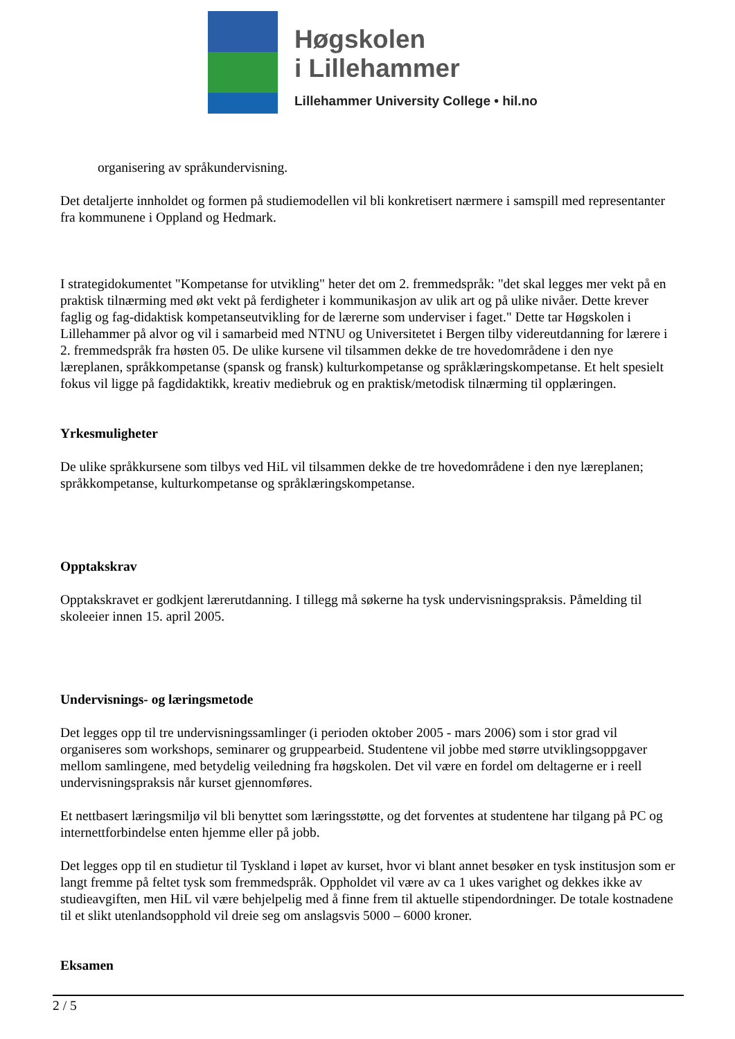Høgskolen
i Lillehammer
Lillehammer University College • hil.no
organisering av språkundervisning.
Det detaljerte innholdet og formen på studiemodellen vil bli konkretisert nærmere i samspill med representanter fra kommunene i Oppland og Hedmark.
I strategidokumentet "Kompetanse for utvikling" heter det om 2. fremmedspråk: "det skal legges mer vekt på en praktisk tilnærming med økt vekt på ferdigheter i kommunikasjon av ulik art og på ulike nivåer. Dette krever faglig og fag-didaktisk kompetanseutvikling for de lærerne som underviser i faget." Dette tar Høgskolen i Lillehammer på alvor og vil i samarbeid med NTNU og Universitetet i Bergen tilby videreutdanning for lærere i 2. fremmedspråk fra høsten 05. De ulike kursene vil tilsammen dekke de tre hovedområdene i den nye læreplanen, språkkompetanse (spansk og fransk) kulturkompetanse og språklæringskompetanse. Et helt spesielt fokus vil ligge på fagdidaktikk, kreativ mediebruk og en praktisk/metodisk tilnærming til opplæringen.
Yrkesmuligheter
De ulike språkkursene som tilbys ved HiL vil tilsammen dekke de tre hovedområdene i den nye læreplanen; språkkompetanse, kulturkompetanse og språklæringskompetanse.
Opptakskrav
Opptakskravet er godkjent lærerutdanning. I tillegg må søkerne ha tysk undervisningspraksis. Påmelding til skoleeier innen 15. april 2005.
Undervisnings- og læringsmetode
Det legges opp til tre undervisningssamlinger (i perioden oktober 2005 - mars 2006) som i stor grad vil organiseres som workshops, seminarer og gruppearbeid. Studentene vil jobbe med større utviklingsoppgaver mellom samlingene, med betydelig veiledning fra høgskolen. Det vil være en fordel om deltagerne er i reell undervisningspraksis når kurset gjennomføres.
Et nettbasert læringsmiljø vil bli benyttet som læringsstøtte, og det forventes at studentene har tilgang på PC og internettforbindelse enten hjemme eller på jobb.
Det legges opp til en studietur til Tyskland i løpet av kurset, hvor vi blant annet besøker en tysk institusjon som er langt fremme på feltet tysk som fremmedspråk. Oppholdet vil være av ca 1 ukes varighet og dekkes ikke av studieavgiften, men HiL vil være behjelpelig med å finne frem til aktuelle stipendordninger. De totale kostnadene til et slikt utenlandsopphold vil dreie seg om anslagsvis 5000 – 6000 kroner.
Eksamen
2 / 5